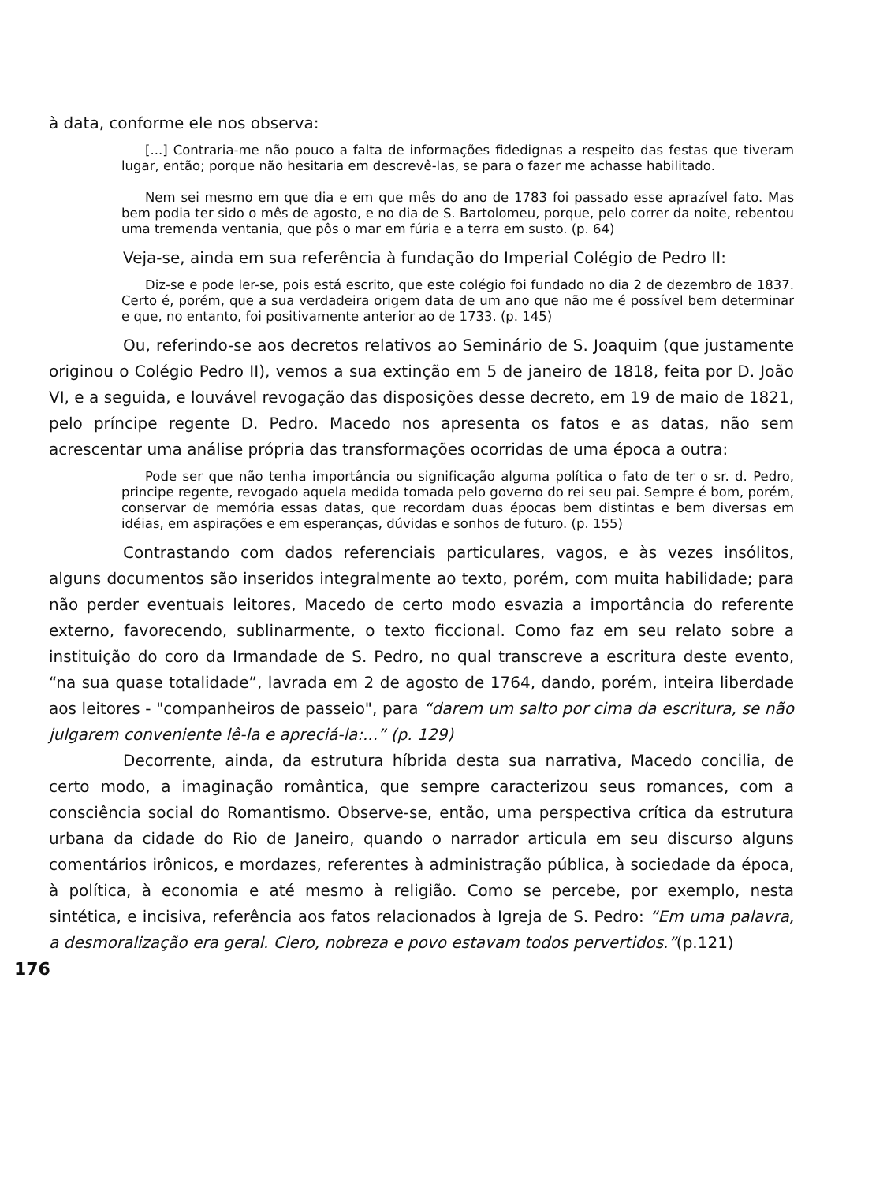à data, conforme ele nos observa:
[...] Contraria-me não pouco a falta de informações fidedignas a respeito das festas que tiveram lugar, então; porque não hesitaria em descrevê-las, se para o fazer me achasse habilitado.
Nem sei mesmo em que dia e em que mês do ano de 1783 foi passado esse aprazível fato. Mas bem podia ter sido o mês de agosto, e no dia de S. Bartolomeu, porque, pelo correr da noite, rebentou uma tremenda ventania, que pôs o mar em fúria e a terra em susto. (p. 64)
Veja-se, ainda em sua referência à fundação do Imperial Colégio de Pedro II:
Diz-se e pode ler-se, pois está escrito, que este colégio foi fundado no dia 2 de dezembro de 1837. Certo é, porém, que a sua verdadeira origem data de um ano que não me é possível bem determinar e que, no entanto, foi positivamente anterior ao de 1733. (p. 145)
Ou, referindo-se aos decretos relativos ao Seminário de S. Joaquim (que justamente originou o Colégio Pedro II), vemos a sua extinção em 5 de janeiro de 1818, feita por D. João VI, e a seguida, e louvável revogação das disposições desse decreto, em 19 de maio de 1821, pelo príncipe regente D. Pedro. Macedo nos apresenta os fatos e as datas, não sem acrescentar uma análise própria das transformações ocorridas de uma época a outra:
Pode ser que não tenha importância ou significação alguma política o fato de ter o sr. d. Pedro, principe regente, revogado aquela medida tomada pelo governo do rei seu pai. Sempre é bom, porém, conservar de memória essas datas, que recordam duas épocas bem distintas e bem diversas em idéias, em aspirações e em esperanças, dúvidas e sonhos de futuro. (p. 155)
Contrastando com dados referenciais particulares, vagos, e às vezes insólitos, alguns documentos são inseridos integralmente ao texto, porém, com muita habilidade; para não perder eventuais leitores, Macedo de certo modo esvazia a importância do referente externo, favorecendo, sublinarmente, o texto ficcional. Como faz em seu relato sobre a instituição do coro da Irmandade de S. Pedro, no qual transcreve a escritura deste evento, “na sua quase totalidade”, lavrada em 2 de agosto de 1764, dando, porém, inteira liberdade aos leitores - "companheiros de passeio", para “darem um salto por cima da escritura, se não julgarem conveniente lê-la e apreciá-la:...” (p. 129)
Decorrente, ainda, da estrutura híbrida desta sua narrativa, Macedo concilia, de certo modo, a imaginação romântica, que sempre caracterizou seus romances, com a consciência social do Romantismo. Observe-se, então, uma perspectiva crítica da estrutura urbana da cidade do Rio de Janeiro, quando o narrador articula em seu discurso alguns comentários irônicos, e mordazes, referentes à administração pública, à sociedade da época, à política, à economia e até mesmo à religião. Como se percebe, por exemplo, nesta sintética, e incisiva, referência aos fatos relacionados à Igreja de S. Pedro: “Em uma palavra, a desmoralização era geral. Clero, nobreza e povo estavam todos pervertidos.”(p.121)
176